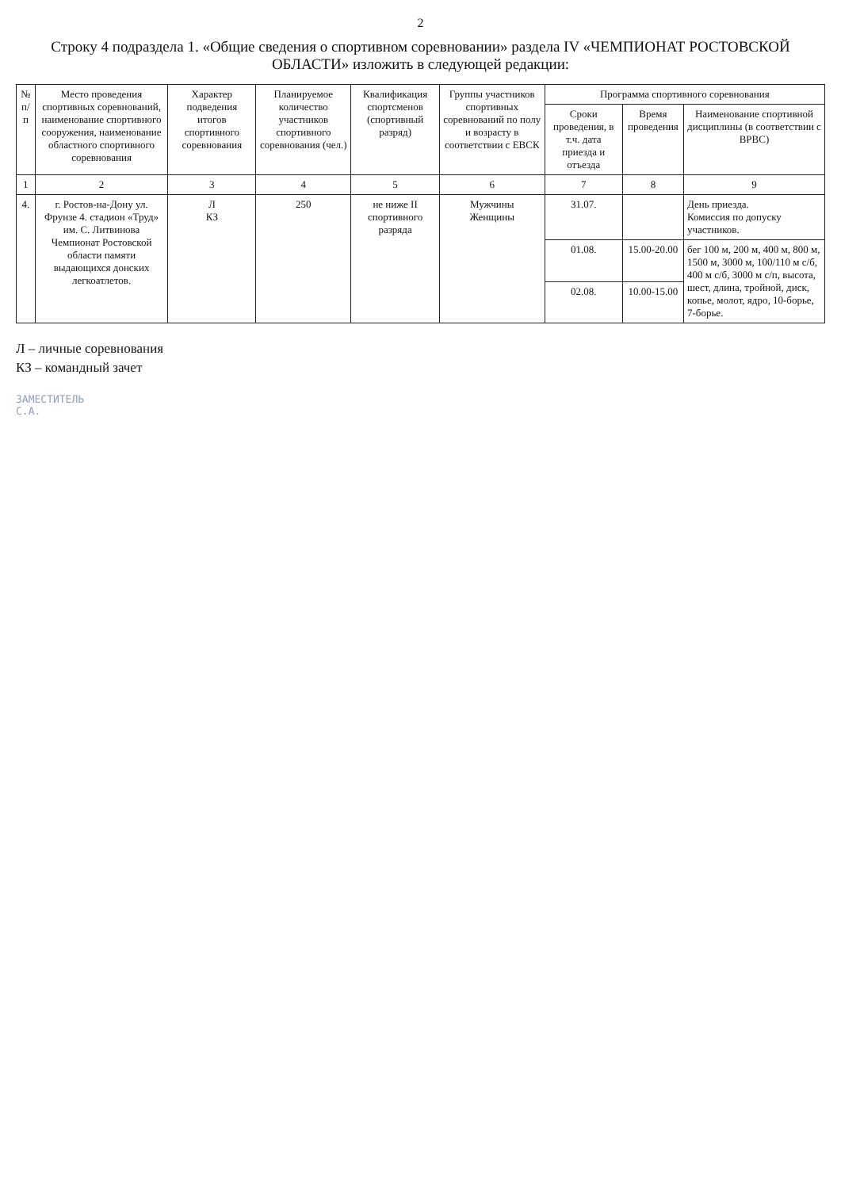2
Строку 4 подраздела 1. «Общие сведения о спортивном соревновании» раздела IV «ЧЕМПИОНАТ РОСТОВСКОЙ ОБЛАСТИ» изложить в следующей редакции:
| № п/п | Место проведения спортивных соревнований, наименование спортивного сооружения, наименование областного спортивного соревнования | Характер подведения итогов спортивного соревнования | Планируемое количество участников спортивного соревнования (чел.) | Квалификация спортсменов (спортивный разряд) | Группы участников спортивных соревнований по полу и возрасту в соответствии с ЕВСК | Программа спортивного соревнования | | |
| --- | --- | --- | --- | --- | --- | --- | --- | --- |
| | | | | | | Сроки проведения, в т.ч. дата приезда и отъезда | Время проведения | Наименование спортивной дисциплины (в соответствии с ВРВС) |
| 1 | 2 | 3 | 4 | 5 | 6 | 7 | 8 | 9 |
| 4. | г. Ростов-на-Дону ул. Фрунзе 4. стадион «Труд» им. С. Литвинова Чемпионат Ростовской области памяти выдающихся донских легкоатлетов. | Л КЗ | 250 | не ниже II спортивного разряда | Мужчины Женщины | 31.07. | | День приезда. Комиссия по допуску участников. |
| | | | | | | 01.08. | 15.00-20.00 | бег 100 м, 200 м, 400 м, 800 м, 1500 м, 3000 м, 100/110 м с/б, 400 м с/б, 3000 м с/п, высота, шест, длина, тройной, диск, копье, молот, ядро, 10-борье, 7-борье. |
| | | | | | | 02.08. | 10.00-15.00 | |
Л – личные соревнования
КЗ – командный зачет
ЗАМЕСТИТЕЛЬ
С.А.